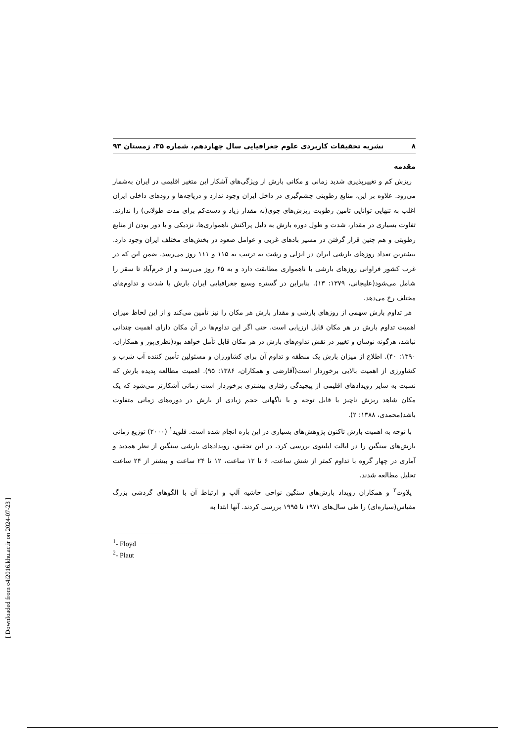٨ نشریه تحقیقات کاربردی علوم جغرافیایی سال چهاردهم، شماره ۳۵، زمستان ۹۳
مقدمه
ریزش کم و تغییرپذیری شدید زمانی و مکانی بارش از ویژگی‌های آشکار این متغیر اقلیمی در ایران به‌شمار می‌رود. علاوه بر این، منابع رطوبتی چشم‌گیری در داخل ایران وجود ندارد و دریاچه‌ها و رودهای داخلی ایران اغلب به تنهایی توانایی تامین رطوبت ریزش‌های جوی(به مقدار زیاد و دست‌کم برای مدت طولانی) را ندارند. تفاوت بسیاری در مقدار، شدت و طول دوره بارش به دلیل پراکنش ناهمواری‌ها، نزدیکی و یا دور بودن از منابع رطوبتی و هم چنین قرار گرفتن در مسیر بادهای غربی و عوامل صعود در بخش‌های مختلف ایران وجود دارد. بیشترین تعداد روزهای بارشی ایران در انزلی و رشت به ترتیب به ۱۱۵ و ۱۱۱ روز می‌رسد. ضمن این که در غرب کشور فراوانی روزهای بارشی با ناهمواری مطابقت دارد و به ۶۵ روز می‌رسد و از خرم‌آباد تا سقز را شامل می‌شود(علیجانی، ۱۳۷۹: ۱۳). بنابراین در گستره وسیع جغرافیایی ایران بارش با شدت و تداوم‌های مختلف رخ می‌دهد.
هر تداوم بارش سهمی از روزهای بارشی و مقدار بارش هر مکان را نیز تأمین می‌کند و از این لحاظ میزان اهمیت تداوم بارش در هر مکان قابل ارزیابی است. حتی اگر این تداوم‌ها در آن مکان دارای اهمیت چندانی نباشد، هرگونه نوسان و تغییر در نقش تداوم‌های بارش در هر مکان قابل تأمل خواهد بود(نظری‌پور و همکاران، ۱۳۹۰: ۴۰). اطلاع از میزان بارش یک منطقه و تداوم آن برای کشاورزان و مسئولین تأمین کننده آب شرب و کشاورزی از اهمیت بالایی برخوردار است(آقارضی و همکاران، ۱۳۸۶: ۹۵). اهمیت مطالعه پدیده بارش که نسبت به سایر رویدادهای اقلیمی از پیچیدگی رفتاری بیشتری برخوردار است زمانی آشکارتر می‌شود که یک مکان شاهد ریزش ناچیز یا قابل توجه و یا ناگهانی حجم زیادی از بارش در دوره‌های زمانی متفاوت باشد(محمدی، ۱۳۸۸: ۲).
با توجه به اهمیت بارش تاکنون پژوهش‌های بسیاری در این باره انجام شده است. فلوید<sup>۱</sup> (۲۰۰۰) توزیع زمانی بارش‌های سنگین را در ایالت ایلینوی بررسی کرد. در این تحقیق، رویدادهای بارشی سنگین از نظر همدید و آماری در چهار گروه با تداوم کمتر از شش ساعت، ۶ تا ۱۲ ساعت، ۱۲ تا ۲۴ ساعت و بیشتر از ۲۴ ساعت تحلیل مطالعه شدند.
پلاوت<sup>۲</sup> و همکاران رویداد بارش‌های سنگین نواحی حاشیه آلپ و ارتباط آن با الگوهای گردشی بزرگ مقیاس(سیاره‌ای) را طی سال‌های ۱۹۷۱ تا ۱۹۹۵ بررسی کردند. آنها ابتدا به
<sup>1</sup>- Floyd
<sup>2</sup>- Plaut
[ Downloaded from c4i2016.khu.ac.ir on 2024-07-23 ]